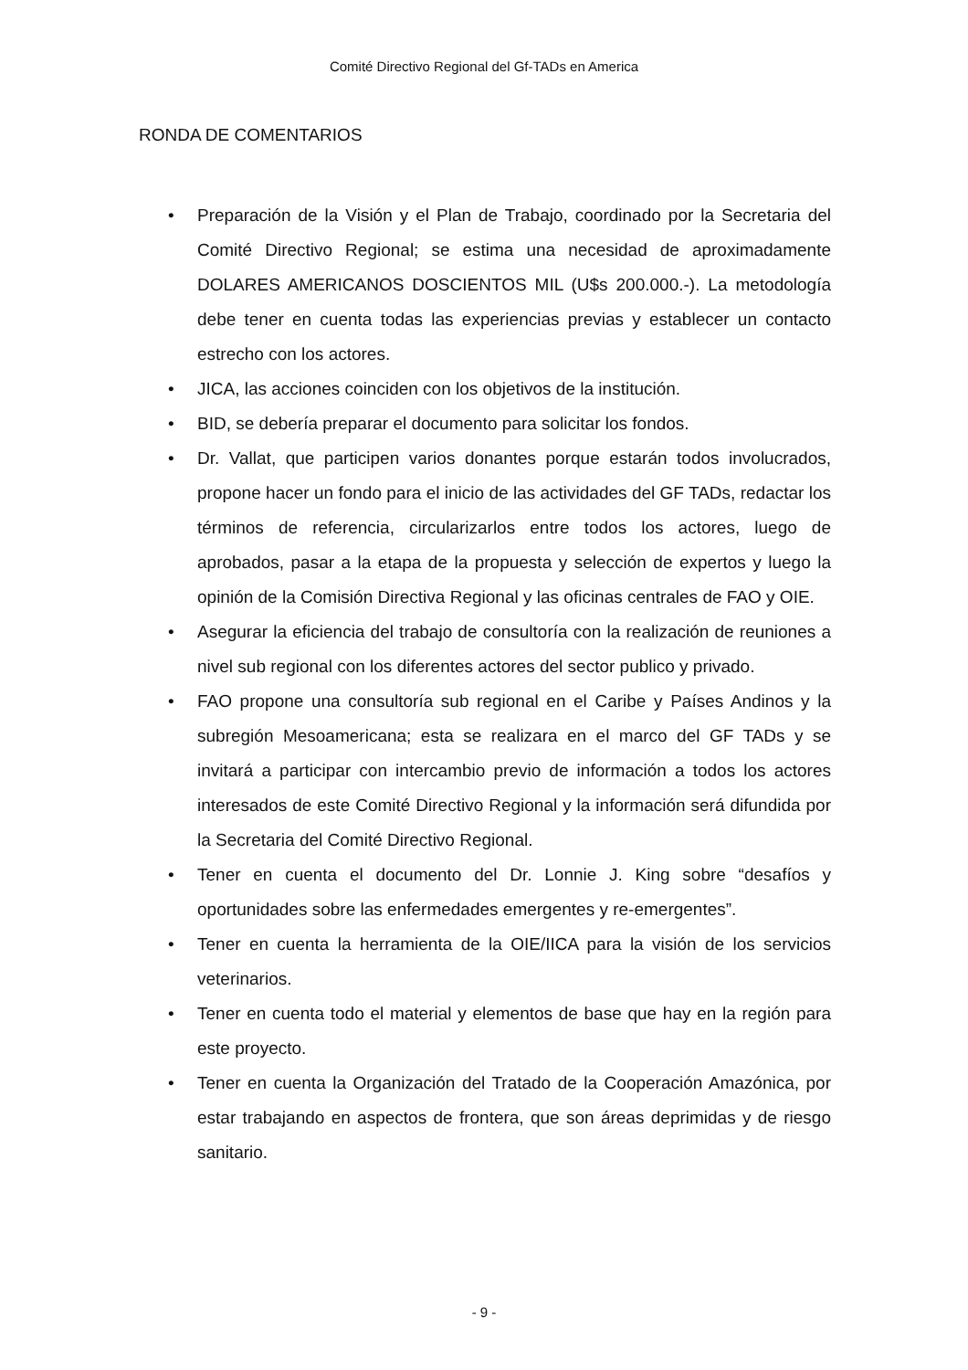Comité Directivo Regional del Gf-TADs en America
RONDA DE COMENTARIOS
• Preparación de la Visión y el Plan de Trabajo, coordinado por la Secretaria del Comité Directivo Regional; se estima una necesidad de aproximadamente DOLARES AMERICANOS DOSCIENTOS MIL (U$s 200.000.-). La metodología debe tener en cuenta todas las experiencias previas y establecer un contacto estrecho con los actores.
• JICA, las acciones coinciden con los objetivos de la institución.
• BID, se debería preparar el documento para solicitar los fondos.
• Dr. Vallat, que participen varios donantes porque estarán todos involucrados, propone hacer un fondo para el inicio de las actividades del GF TADs, redactar los términos de referencia, circularizarlos entre todos los actores, luego de aprobados, pasar a la etapa de la propuesta y selección de expertos y luego la opinión de la Comisión Directiva Regional y las oficinas centrales de FAO y OIE.
• Asegurar la eficiencia del trabajo de consultoría con la realización de reuniones a nivel sub regional con los diferentes actores del sector publico y privado.
• FAO propone una consultoría sub regional en el Caribe y Países Andinos y la subregión Mesoamericana; esta se realizara en el marco del GF TADs y se invitará a participar con intercambio previo de información a todos los actores interesados de este Comité Directivo Regional y la información será difundida por la Secretaria del Comité Directivo Regional.
• Tener en cuenta el documento del Dr. Lonnie J. King sobre “desafíos y oportunidades sobre las enfermedades emergentes y re-emergentes”.
• Tener en cuenta la herramienta de la OIE/IICA para la visión de los servicios veterinarios.
• Tener en cuenta todo el material y elementos de base que hay en la región para este proyecto.
• Tener en cuenta la Organización del Tratado de la Cooperación Amazónica, por estar trabajando en aspectos de frontera, que son áreas deprimidas y de riesgo sanitario.
- 9 -